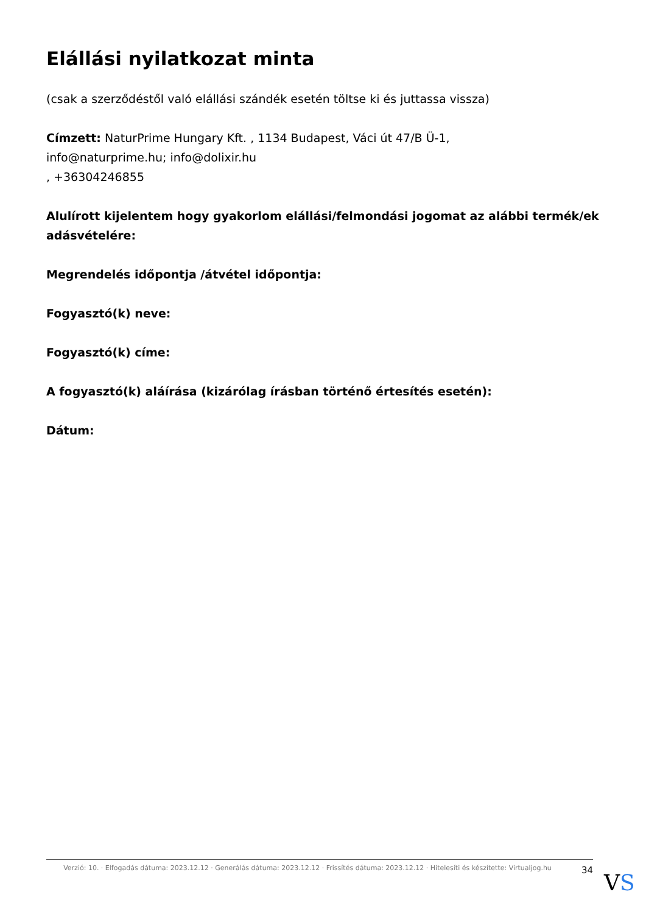Elállási nyilatkozat minta
(csak a szerződéstől való elállási szándék esetén töltse ki és juttassa vissza)
Címzett: NaturPrime Hungary Kft. , 1134 Budapest, Váci út 47/B Ü-1,
info@naturprime.hu; info@dolixir.hu
, +36304246855
Alulírott kijelentem hogy gyakorlom elállási/felmondási jogomat az alábbi termék/ek adásvételére:
Megrendelés időpontja /átvétel időpontja:
Fogyasztó(k) neve:
Fogyasztó(k) címe:
A fogyasztó(k) aláírása (kizárólag írásban történő értesítés esetén):
Dátum:
Verzió: 10. · Elfogadás dátuma: 2023.12.12 · Generálás dátuma: 2023.12.12 · Frissítés dátuma: 2023.12.12 · Hitelesíti és készítette: Virtualjog.hu
34
VS